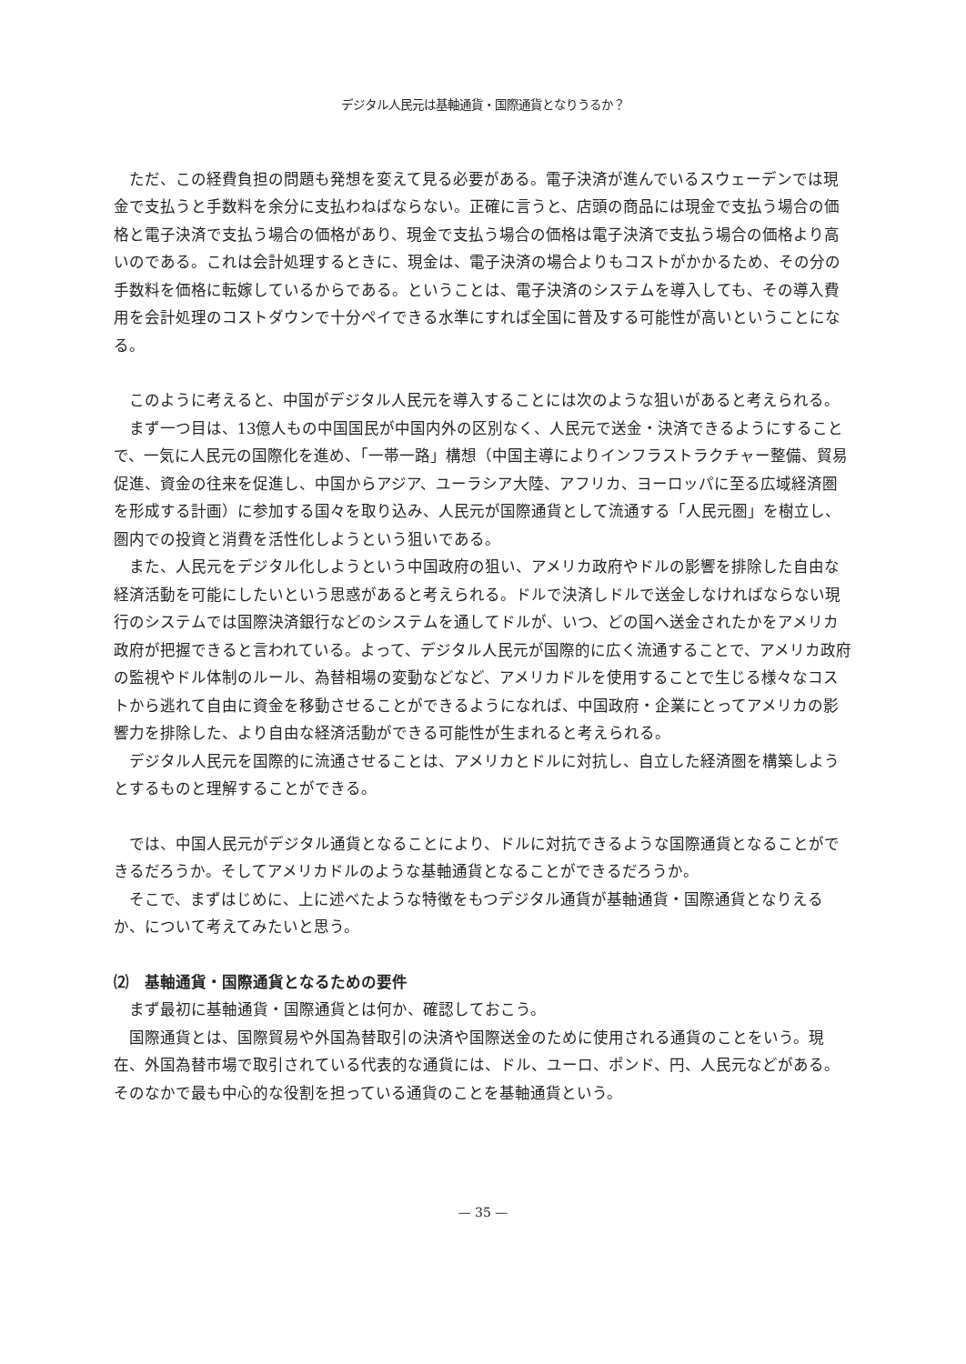デジタル人民元は基軸通貨・国際通貨となりうるか？
ただ、この経費負担の問題も発想を変えて見る必要がある。電子決済が進んでいるスウェーデンでは現金で支払うと手数料を余分に支払わねばならない。正確に言うと、店頭の商品には現金で支払う場合の価格と電子決済で支払う場合の価格があり、現金で支払う場合の価格は電子決済で支払う場合の価格より高いのである。これは会計処理するときに、現金は、電子決済の場合よりもコストがかかるため、その分の手数料を価格に転嫁しているからである。ということは、電子決済のシステムを導入しても、その導入費用を会計処理のコストダウンで十分ペイできる水準にすれば全国に普及する可能性が高いということになる。
このように考えると、中国がデジタル人民元を導入することには次のような狙いがあると考えられる。
まず一つ目は、13億人もの中国国民が中国内外の区別なく、人民元で送金・決済できるようにすることで、一気に人民元の国際化を進め、「一帯一路」構想（中国主導によりインフラストラクチャー整備、貿易促進、資金の往来を促進し、中国からアジア、ユーラシア大陸、アフリカ、ヨーロッパに至る広域経済圏を形成する計画）に参加する国々を取り込み、人民元が国際通貨として流通する「人民元圏」を樹立し、圏内での投資と消費を活性化しようという狙いである。
また、人民元をデジタル化しようという中国政府の狙い、アメリカ政府やドルの影響を排除した自由な経済活動を可能にしたいという思惑があると考えられる。ドルで決済しドルで送金しなければならない現行のシステムでは国際決済銀行などのシステムを通してドルが、いつ、どの国へ送金されたかをアメリカ政府が把握できると言われている。よって、デジタル人民元が国際的に広く流通することで、アメリカ政府の監視やドル体制のルール、為替相場の変動などなど、アメリカドルを使用することで生じる様々なコストから逃れて自由に資金を移動させることができるようになれば、中国政府・企業にとってアメリカの影響力を排除した、より自由な経済活動ができる可能性が生まれると考えられる。
デジタル人民元を国際的に流通させることは、アメリカとドルに対抗し、自立した経済圏を構築しようとするものと理解することができる。
では、中国人民元がデジタル通貨となることにより、ドルに対抗できるような国際通貨となることができるだろうか。そしてアメリカドルのような基軸通貨となることができるだろうか。
そこで、まずはじめに、上に述べたような特徴をもつデジタル通貨が基軸通貨・国際通貨となりえるか、について考えてみたいと思う。
⑵　基軸通貨・国際通貨となるための要件
まず最初に基軸通貨・国際通貨とは何か、確認しておこう。
国際通貨とは、国際貿易や外国為替取引の決済や国際送金のために使用される通貨のことをいう。現在、外国為替市場で取引されている代表的な通貨には、ドル、ユーロ、ポンド、円、人民元などがある。そのなかで最も中心的な役割を担っている通貨のことを基軸通貨という。
— 35 —